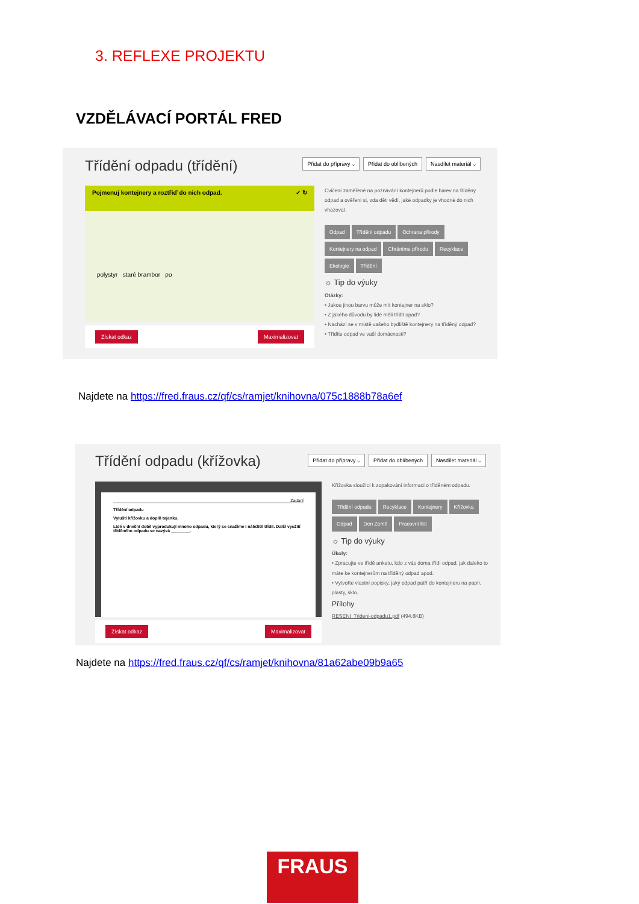3. REFLEXE PROJEKTU
VZDĚLÁVACÍ PORTÁL FRED
Třídění odpadu (třídění)
Přidat do přípravy ⌵ Přidat do oblíbených Nasdílet materiál ⌵
Pojmenuj kontejnery a roztřiď do nich odpad. ✓ ↻
polystyr staré brambor po
Získat odkaz Maximalizovat
Cvičení zaměřené na poznávání kontejnerů podle barev na tříděný odpad a ověření si, zda děti vědí, jaké odpadky je vhodné do nich vhazovat.
Odpad Třídění odpadu Ochrana přírody Kontejnery na odpad Chráníme přírodu Recyklace Ekologie Třídění
☼ Tip do výuky
Otázky:
• Jakou jinou barvu může mít kontejner na sklo?
• Z jakého důvodu by lidé měli třídit opad?
• Nachází se v místě vašeho bydliště kontejnery na tříděný odpad?
• Třídíte odpad ve vaší domácnosti?
Najdete na https://fred.fraus.cz/qf/cs/ramjet/knihovna/075c1888b78a6ef
Třídění odpadu (křížovka)
Přidat do přípravy ⌵ Přidat do oblíbených Nasdílet materiál ⌵
Zadání
Třídění odpadu
Vylušti křížovku a doplň tajenku.
Lidé v dnešní době vyprodukují mnoho odpadu, který se snažíme i náležitě třídit. Další využití tříděného odpadu se nazývá ________.
Získat odkaz Maximalizovat
Křížovka sloužící k zopakování informací o tříděném odpadu.
Třídění odpadu Recyklace Kontejnery Křížovka Odpad Den Země Pracovní list
☼ Tip do výuky
Úkoly:
• Zpracujte ve třídě anketu, kdo z vás doma třídí odpad, jak daleko to máte ke kontejnerům na tříděný odpad apod.
• Vytvořte vlastní popisky, jaký odpad patří do kontejneru na papír, plasty, sklo.
Přílohy
RESENI_Trideni-odpadu1.pdf (494,6KB)
Najdete na https://fred.fraus.cz/qf/cs/ramjet/knihovna/81a62abe09b9a65
FRAUS